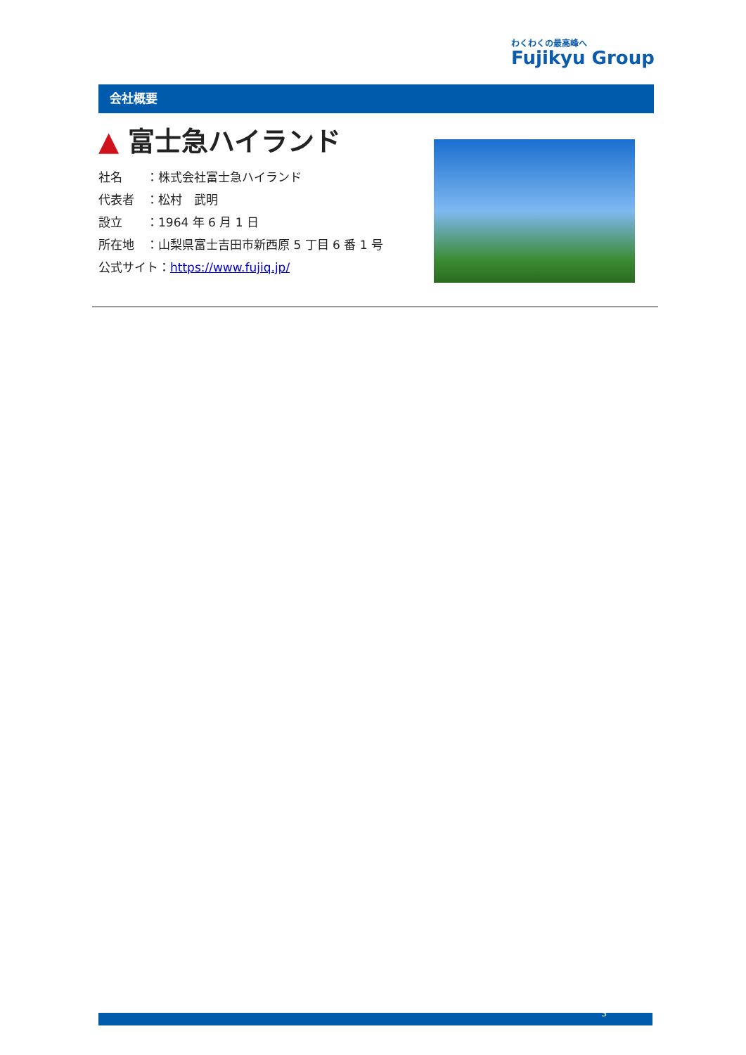わくわくの最高峰へ
Fujikyu Group
会社概要
▲ 富士急ハイランド
社名　　：株式会社富士急ハイランド
代表者　：松村　武明
設立　　：1964 年 6 月 1 日
所在地　：山梨県富士吉田市新西原 5 丁目 6 番 1 号
公式サイト：https://www.fujiq.jp/
3